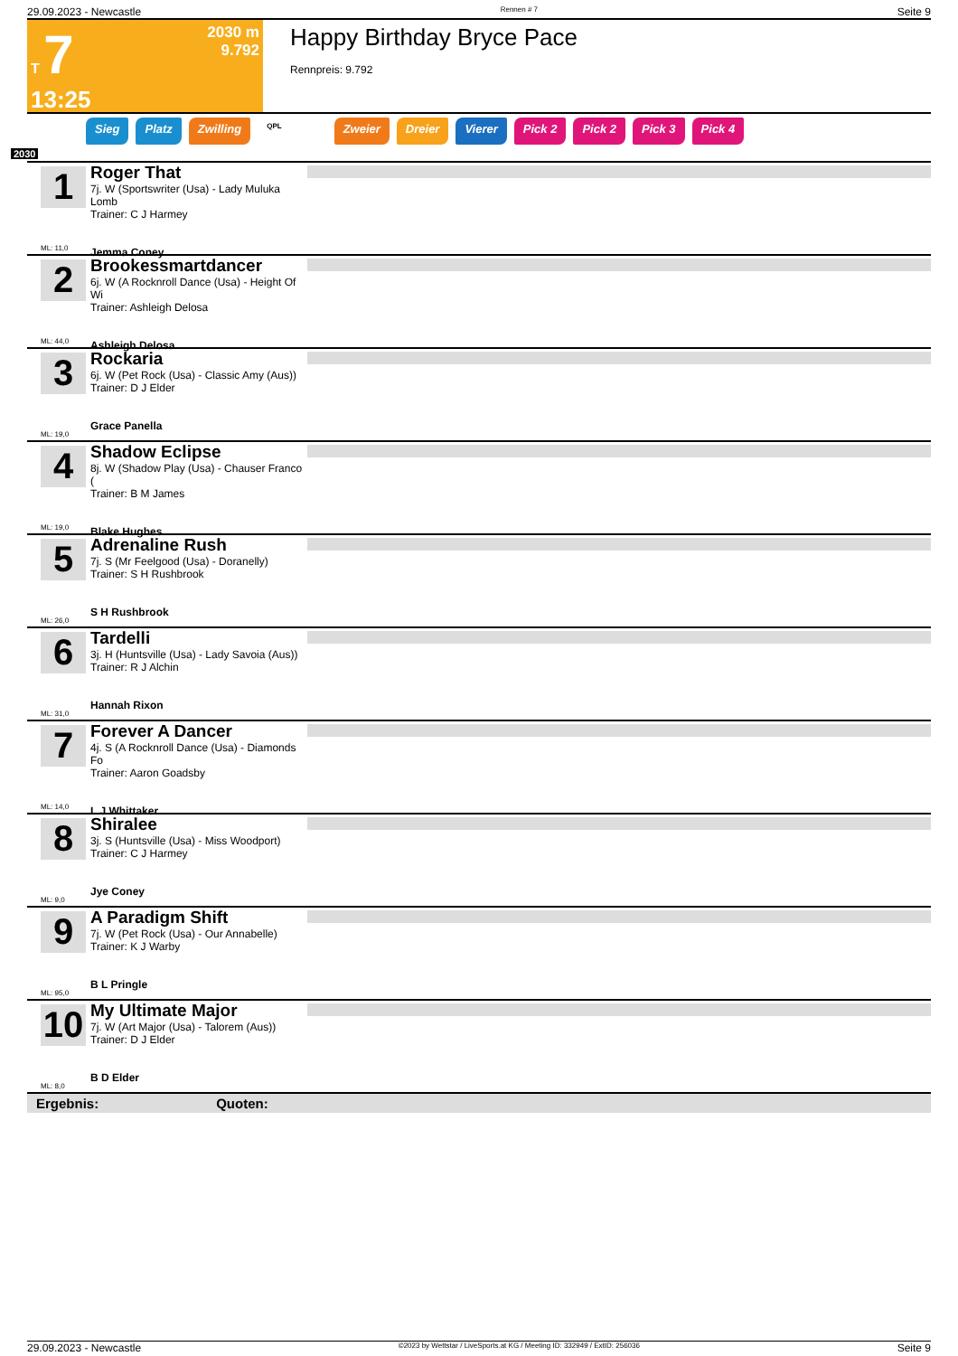29.09.2023 - Newcastle Rennen # 7 Seite 9
T 7
13:25
2030 m
9.792
Happy Birthday Bryce Pace
Rennpreis: 9.792
Sieg Platz Zwilling QPL Zweier Dreier Vierer Pick 2 Pick 2 Pick 3 Pick 4
2030
1
ML: 11,0
Roger That
7j. W (Sportswriter (Usa) - Lady Muluka Lomb
Trainer: C J Harmey
Jemma Coney
2
ML: 44,0
Brookessmartdancer
6j. W (A Rocknroll Dance (Usa) - Height Of Wi
Trainer: Ashleigh Delosa
Ashleigh Delosa
3
ML: 19,0
Rockaria
6j. W (Pet Rock (Usa) - Classic Amy (Aus))
Trainer: D J Elder
Grace Panella
4
ML: 19,0
Shadow Eclipse
8j. W (Shadow Play (Usa) - Chauser Franco (
Trainer: B M James
Blake Hughes
5
ML: 26,0
Adrenaline Rush
7j. S (Mr Feelgood (Usa) - Doranelly)
Trainer: S H Rushbrook
S H Rushbrook
6
ML: 31,0
Tardelli
3j. H (Huntsville (Usa) - Lady Savoia (Aus))
Trainer: R J Alchin
Hannah Rixon
7
ML: 14,0
Forever A Dancer
4j. S (A Rocknroll Dance (Usa) - Diamonds Fo
Trainer: Aaron Goadsby
L J Whittaker
8
ML: 9,0
Shiralee
3j. S (Huntsville (Usa) - Miss Woodport)
Trainer: C J Harmey
Jye Coney
9
ML: 95,0
A Paradigm Shift
7j. W (Pet Rock (Usa) - Our Annabelle)
Trainer: K J Warby
B L Pringle
10
ML: 8,0
My Ultimate Major
7j. W (Art Major (Usa) - Talorem (Aus))
Trainer: D J Elder
B D Elder
Ergebnis: Quoten:
29.09.2023 - Newcastle ©2023 by Wettstar / LiveSports.at KG / Meeting ID: 332949 / ExtID: 256036 Seite 9